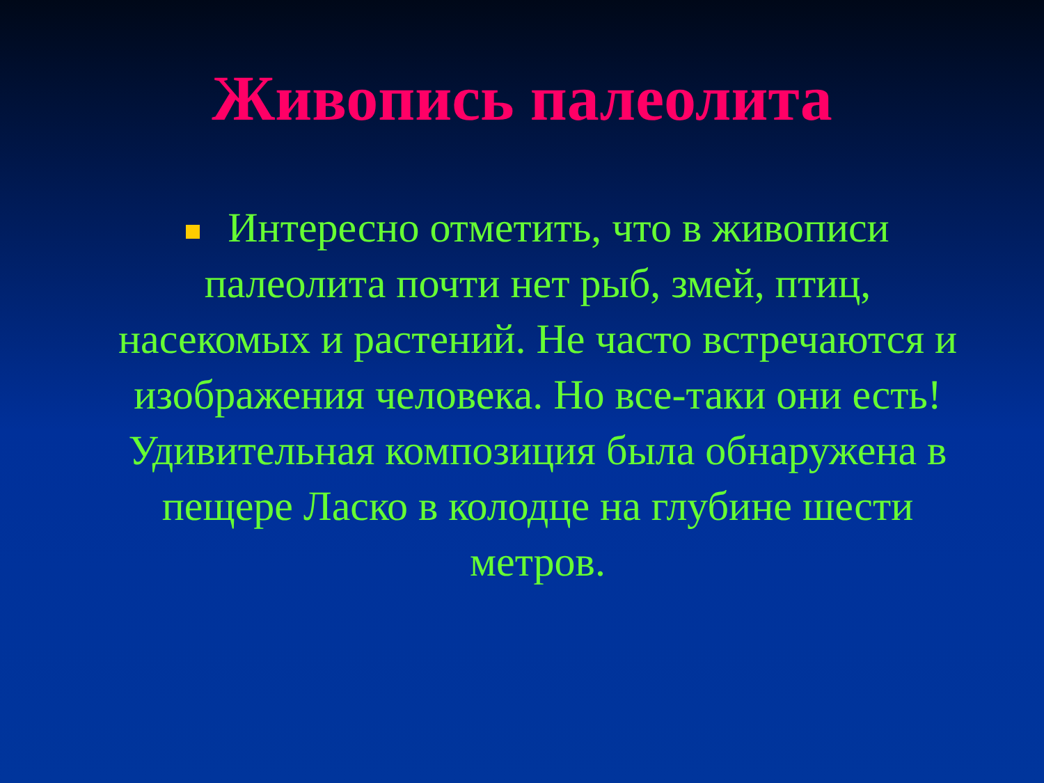Живопись палеолита
Интересно отметить, что в живописи палеолита почти нет рыб, змей, птиц, насекомых и растений. Не часто встречаются и изображения человека. Но все-таки они есть! Удивительная композиция была обнаружена в пещере Ласко в колодце на глубине шести метров.